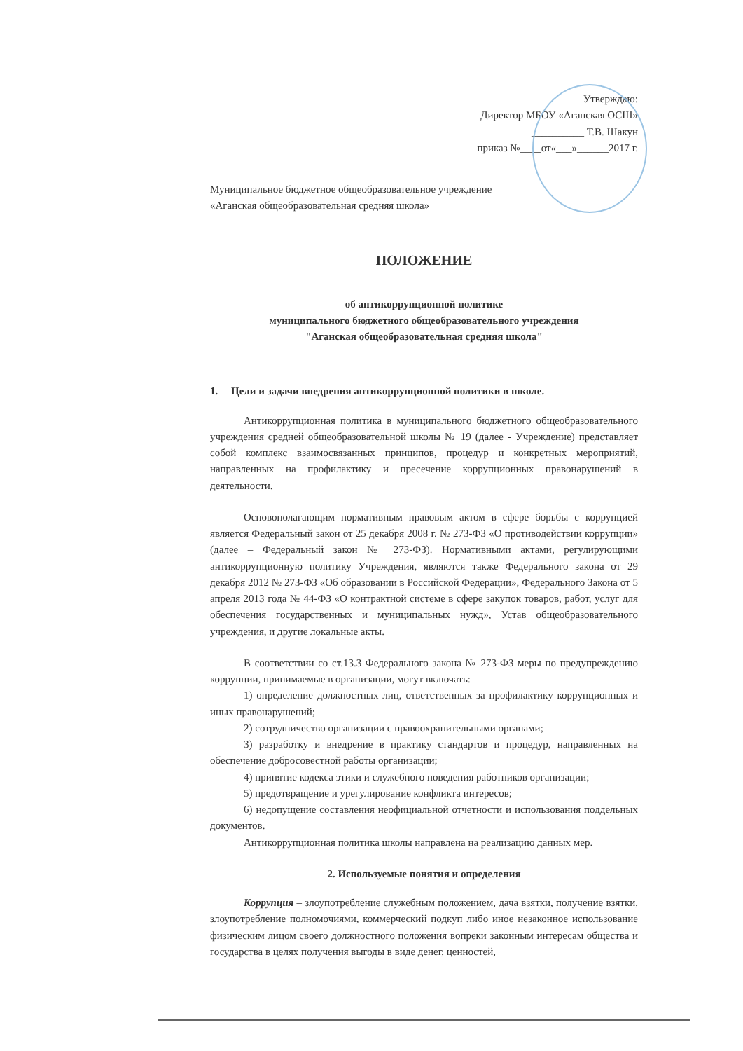Утверждаю:
Директор МБОУ «Аганская ОСШ»
__________ Т.В. Шакун
приказ №____от«___»______2017 г.
Муниципальное бюджетное общеобразовательное учреждение
«Аганская общеобразовательная средняя школа»
ПОЛОЖЕНИЕ
об антикоррупционной политике
муниципального бюджетного общеобразовательного учреждения
"Аганская общеобразовательная средняя школа"
1. Цели и задачи внедрения антикоррупционной политики в школе.
Антикоррупционная политика в муниципального бюджетного общеобразовательного учреждения средней общеобразовательной школы № 19 (далее - Учреждение) представляет собой комплекс взаимосвязанных принципов, процедур и конкретных мероприятий, направленных на профилактику и пресечение коррупционных правонарушений в деятельности.
Основополагающим нормативным правовым актом в сфере борьбы с коррупцией является Федеральный закон от 25 декабря 2008 г. № 273-ФЗ «О противодействии коррупции» (далее – Федеральный закон № 273-ФЗ). Нормативными актами, регулирующими антикоррупционную политику Учреждения, являются также Федерального закона от 29 декабря 2012 № 273-ФЗ «Об образовании в Российской Федерации», Федерального Закона от 5 апреля 2013 года № 44-ФЗ «О контрактной системе в сфере закупок товаров, работ, услуг для обеспечения государственных и муниципальных нужд», Устав общеобразовательного учреждения, и другие локальные акты.
В соответствии со ст.13.3 Федерального закона № 273-ФЗ меры по предупреждению коррупции, принимаемые в организации, могут включать:
1) определение должностных лиц, ответственных за профилактику коррупционных и иных правонарушений;
2) сотрудничество организации с правоохранительными органами;
3) разработку и внедрение в практику стандартов и процедур, направленных на обеспечение добросовестной работы организации;
4) принятие кодекса этики и служебного поведения работников организации;
5) предотвращение и урегулирование конфликта интересов;
6) недопущение составления неофициальной отчетности и использования поддельных документов.
Антикоррупционная политика школы направлена на реализацию данных мер.
2. Используемые понятия и определения
Коррупция – злоупотребление служебным положением, дача взятки, получение взятки, злоупотребление полномочиями, коммерческий подкуп либо иное незаконное использование физическим лицом своего должностного положения вопреки законным интересам общества и государства в целях получения выгоды в виде денег, ценностей,